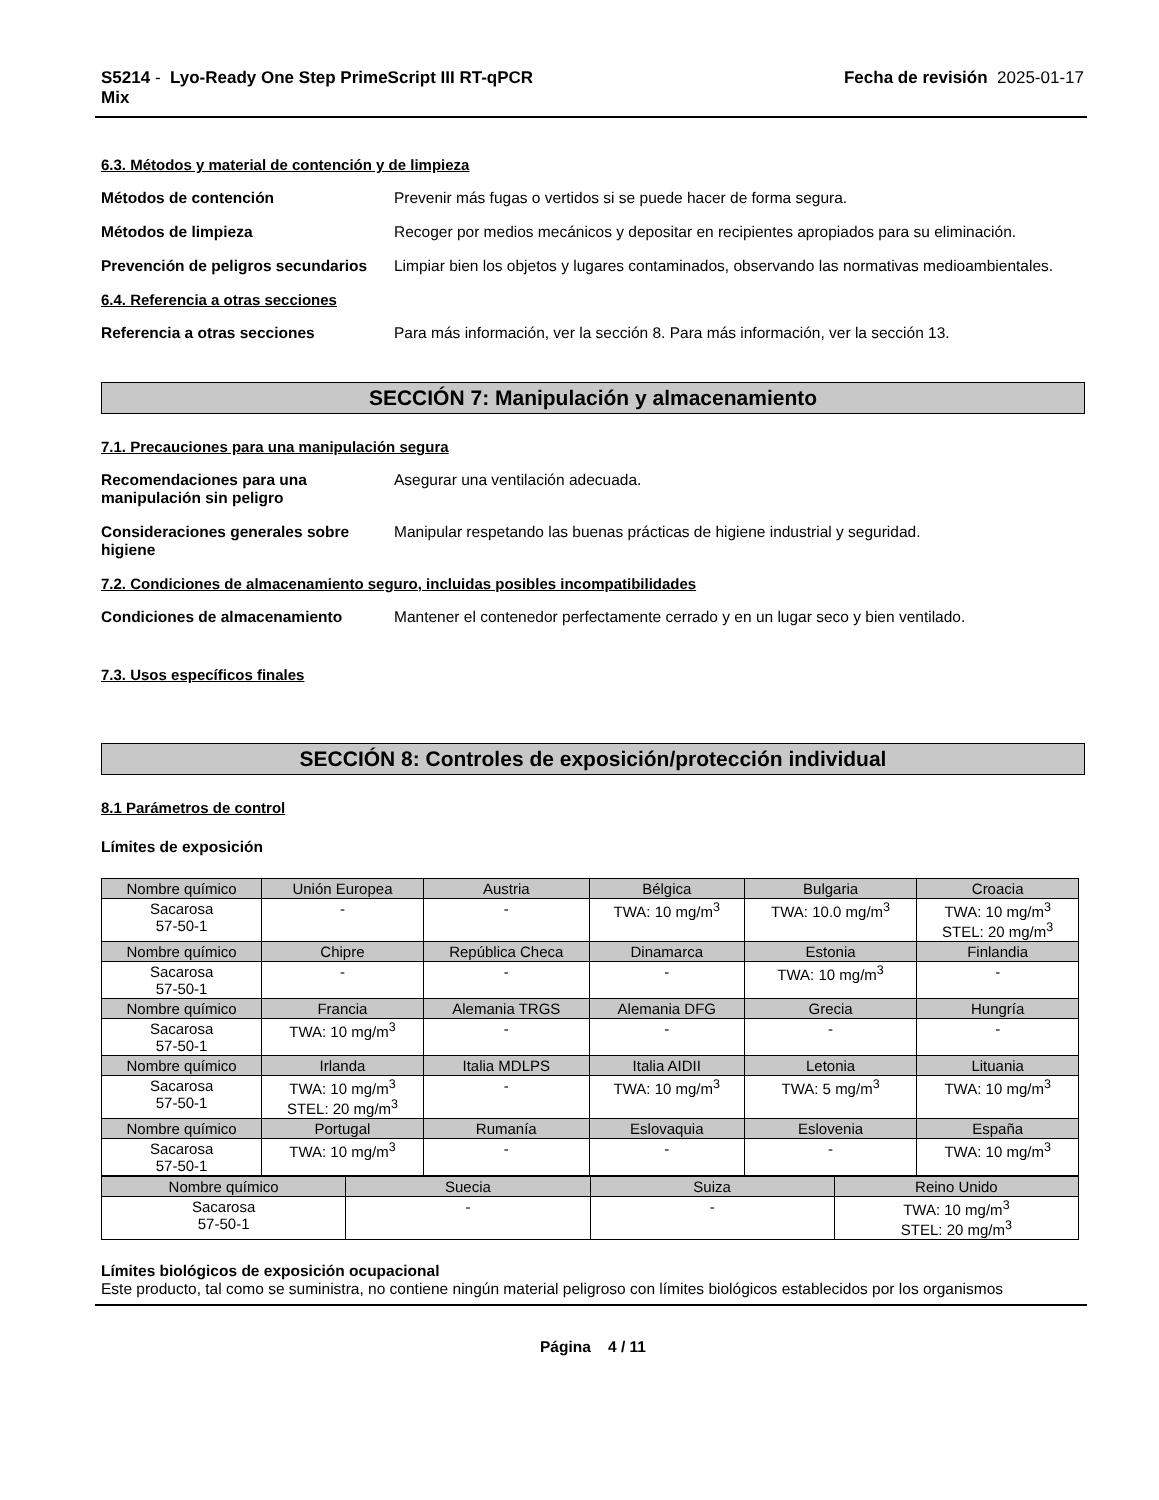S5214 - Lyo-Ready One Step PrimeScript III RT-qPCR
Mix
Fecha de revisión 2025-01-17
6.3. Métodos y material de contención y de limpieza
Métodos de contención Prevenir más fugas o vertidos si se puede hacer de forma segura.
Métodos de limpieza Recoger por medios mecánicos y depositar en recipientes apropiados para su eliminación.
Prevención de peligros secundarios
Limpiar bien los objetos y lugares contaminados, observando las normativas medioambientales.
6.4. Referencia a otras secciones
Referencia a otras secciones Para más información, ver la sección 8. Para más información, ver la sección 13.
SECCIÓN 7: Manipulación y almacenamiento
7.1. Precauciones para una manipulación segura
Recomendaciones para una manipulación sin peligro
Asegurar una ventilación adecuada.
Consideraciones generales sobre higiene
Manipular respetando las buenas prácticas de higiene industrial y seguridad.
7.2. Condiciones de almacenamiento seguro, incluidas posibles incompatibilidades
Condiciones de almacenamiento Mantener el contenedor perfectamente cerrado y en un lugar seco y bien ventilado.
7.3. Usos específicos finales
SECCIÓN 8: Controles de exposición/protección individual
8.1 Parámetros de control
Límites de exposición
| Nombre químico | Unión Europea | Austria | Bélgica | Bulgaria | Croacia |
| --- | --- | --- | --- | --- | --- |
| Sacarosa 57-50-1 | - | - | TWA: 10 mg/m<sup>3</sup> | TWA: 10.0 mg/m<sup>3</sup> | TWA: 10 mg/m<sup>3</sup> STEL: 20 mg/m<sup>3</sup> |
| Nombre químico | Chipre | República Checa | Dinamarca | Estonia | Finlandia |
| Sacarosa 57-50-1 | - | - | - | TWA: 10 mg/m<sup>3</sup> | - |
| Nombre químico | Francia | Alemania TRGS | Alemania DFG | Grecia | Hungría |
| Sacarosa 57-50-1 | TWA: 10 mg/m<sup>3</sup> | - | - | - | - |
| Nombre químico | Irlanda | Italia MDLPS | Italia AIDII | Letonia | Lituania |
| Sacarosa 57-50-1 | TWA: 10 mg/m<sup>3</sup> STEL: 20 mg/m<sup>3</sup> | - | TWA: 10 mg/m<sup>3</sup> | TWA: 5 mg/m<sup>3</sup> | TWA: 10 mg/m<sup>3</sup> |
| Nombre químico | Portugal | Rumanía | Eslovaquia | Eslovenia | España |
| Sacarosa 57-50-1 | TWA: 10 mg/m<sup>3</sup> | - | - | - | TWA: 10 mg/m<sup>3</sup> |
| Nombre químico | Suecia | Suiza | Reino Unido |
| --- | --- | --- | --- |
| Sacarosa 57-50-1 | - | - | TWA: 10 mg/m<sup>3</sup> STEL: 20 mg/m<sup>3</sup> |
Límites biológicos de exposición ocupacional
Este producto, tal como se suministra, no contiene ningún material peligroso con límites biológicos establecidos por los organismos
Página 4 / 11